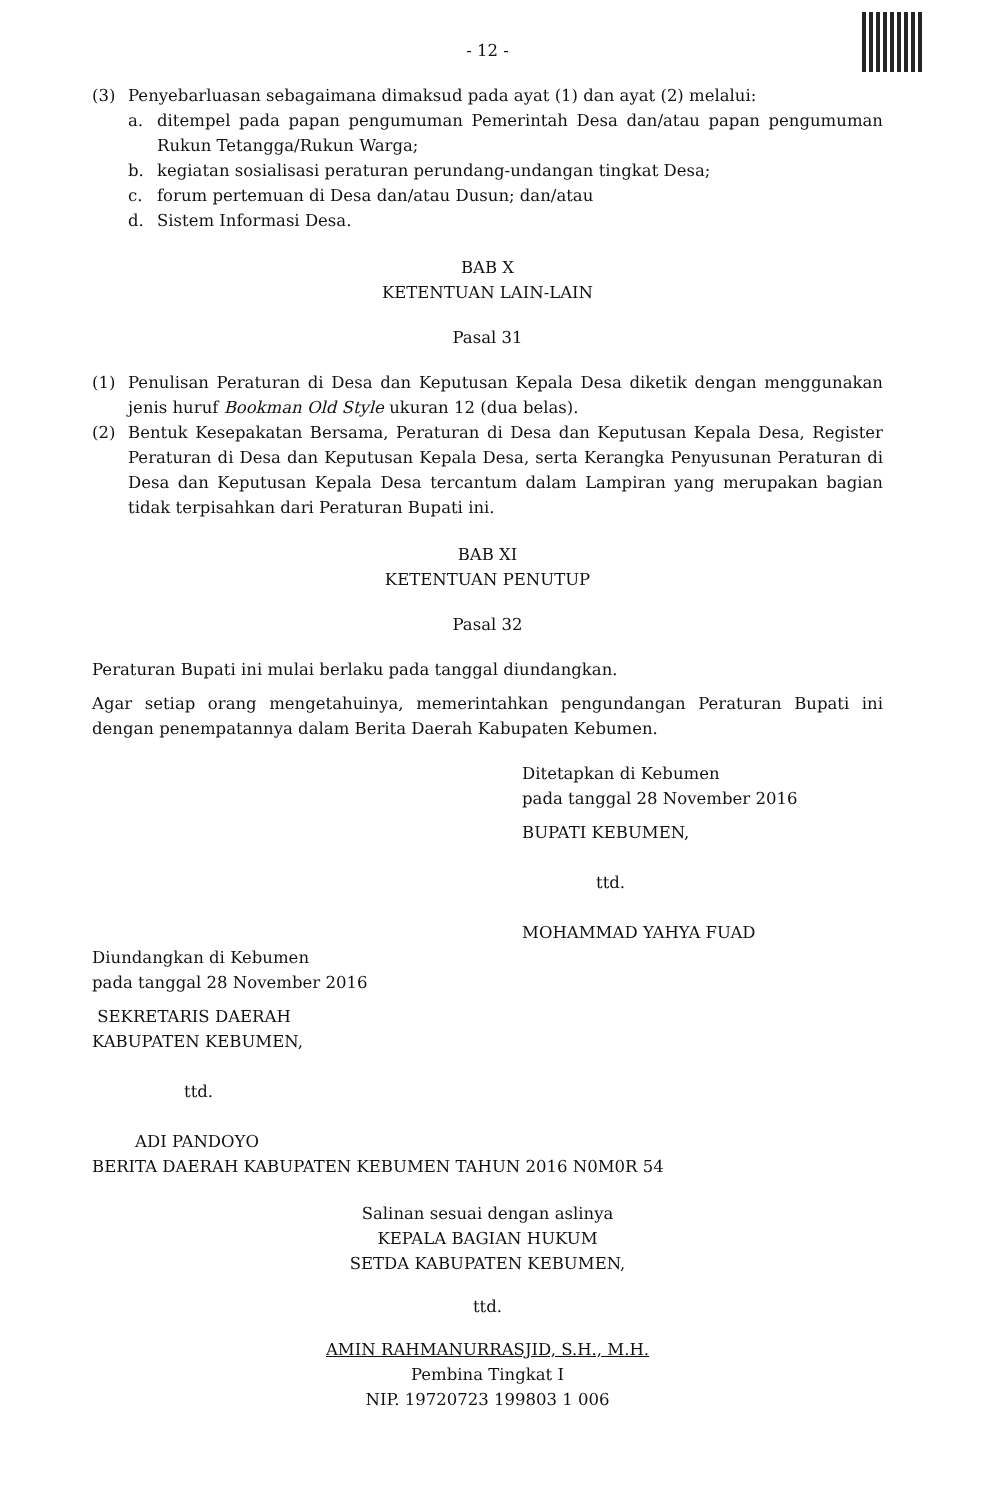- 12 -
(3) Penyebarluasan sebagaimana dimaksud pada ayat (1) dan ayat (2) melalui:
a. ditempel pada papan pengumuman Pemerintah Desa dan/atau papan pengumuman Rukun Tetangga/Rukun Warga;
b. kegiatan sosialisasi peraturan perundang-undangan tingkat Desa;
c. forum pertemuan di Desa dan/atau Dusun; dan/atau
d. Sistem Informasi Desa.
BAB X
KETENTUAN LAIN-LAIN
Pasal 31
(1) Penulisan Peraturan di Desa dan Keputusan Kepala Desa diketik dengan menggunakan jenis huruf Bookman Old Style ukuran 12 (dua belas).
(2) Bentuk Kesepakatan Bersama, Peraturan di Desa dan Keputusan Kepala Desa, Register Peraturan di Desa dan Keputusan Kepala Desa, serta Kerangka Penyusunan Peraturan di Desa dan Keputusan Kepala Desa tercantum dalam Lampiran yang merupakan bagian tidak terpisahkan dari Peraturan Bupati ini.
BAB XI
KETENTUAN PENUTUP
Pasal 32
Peraturan Bupati ini mulai berlaku pada tanggal diundangkan.
Agar setiap orang mengetahuinya, memerintahkan pengundangan Peraturan Bupati ini dengan penempatannya dalam Berita Daerah Kabupaten Kebumen.
Ditetapkan di Kebumen
pada tanggal 28 November 2016
BUPATI KEBUMEN,
ttd.
MOHAMMAD YAHYA FUAD
Diundangkan di Kebumen
pada tanggal 28 November 2016
SEKRETARIS DAERAH
KABUPATEN KEBUMEN,
ttd.
ADI PANDOYO
BERITA DAERAH KABUPATEN KEBUMEN TAHUN 2016 N0M0R 54
Salinan sesuai dengan aslinya
KEPALA BAGIAN HUKUM
SETDA KABUPATEN KEBUMEN,
ttd.
AMIN RAHMANURRASJID, S.H., M.H.
Pembina Tingkat I
NIP. 19720723 199803 1 006